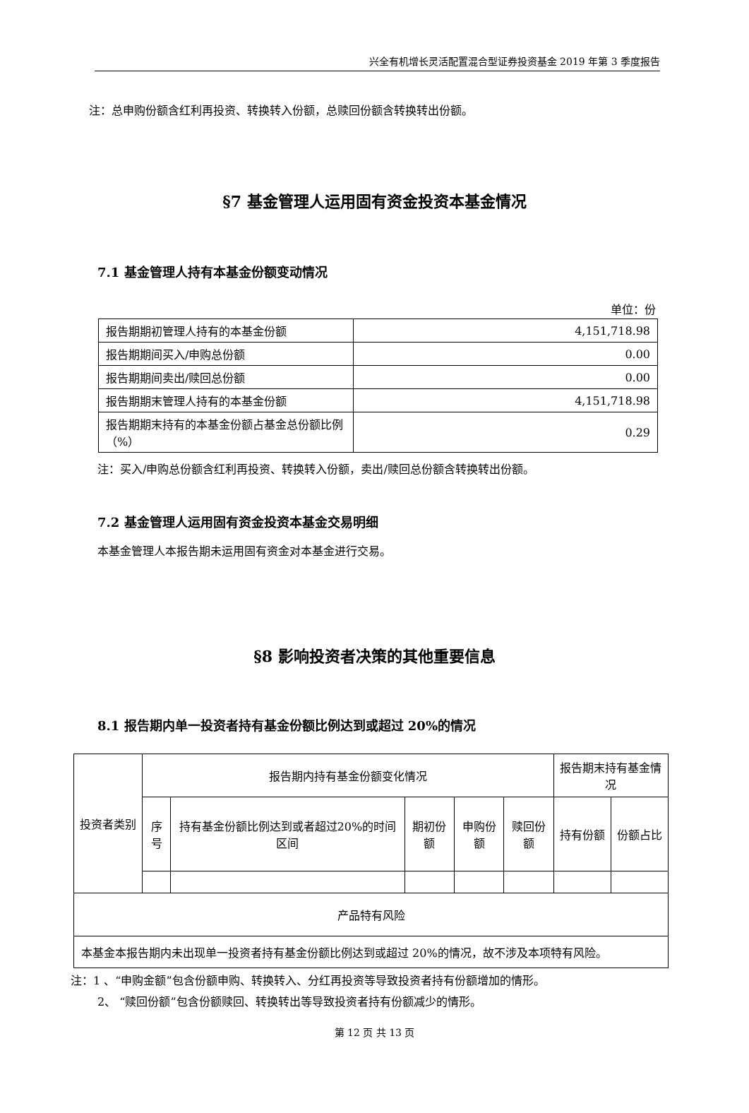兴全有机增长灵活配置混合型证券投资基金 2019 年第 3 季度报告
注：总申购份额含红利再投资、转换转入份额，总赎回份额含转换转出份额。
§7 基金管理人运用固有资金投资本基金情况
7.1 基金管理人持有本基金份额变动情况
单位：份
| 报告期期初管理人持有的本基金份额 | 4,151,718.98 |
| 报告期期间买入/申购总份额 | 0.00 |
| 报告期期间卖出/赎回总份额 | 0.00 |
| 报告期期末管理人持有的本基金份额 | 4,151,718.98 |
| 报告期期末持有的本基金份额占基金总份额比例（%） | 0.29 |
注：买入/申购总份额含红利再投资、转换转入份额，卖出/赎回总份额含转换转出份额。
7.2 基金管理人运用固有资金投资本基金交易明细
本基金管理人本报告期未运用固有资金对本基金进行交易。
§8 影响投资者决策的其他重要信息
8.1 报告期内单一投资者持有基金份额比例达到或超过 20%的情况
| 投资者类别 | 报告期内持有基金份额变化情况 | | | | | 报告期末持有基金情况 | |
| | 序号 | 持有基金份额比例达到或者超过20%的时间区间 | 期初份额 | 申购份额 | 赎回份额 | 持有份额 | 份额占比 |
| 产品特有风险 | | | | | | | |
| 本基金本报告期内未出现单一投资者持有基金份额比例达到或超过 20%的情况，故不涉及本项特有风险。 | | | | | | | |
注：1 、“申购金额”包含份额申购、转换转入、分红再投资等导致投资者持有份额增加的情形。
2、 “赎回份额”包含份额赎回、转换转出等导致投资者持有份额减少的情形。
第 12 页 共 13 页